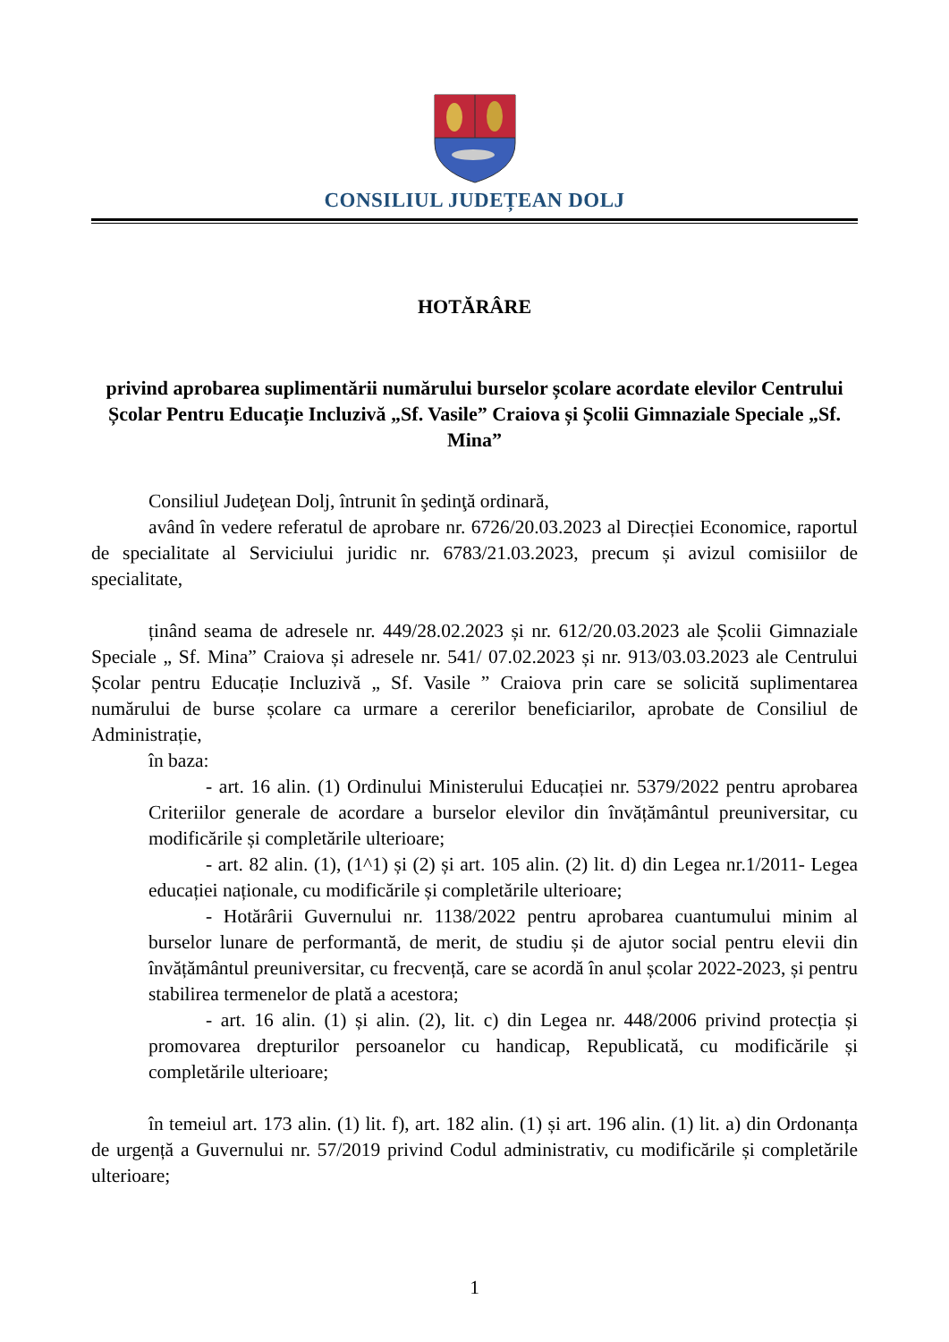CONSILIUL JUDEȚEAN DOLJ
HOTĂRÂRE
privind aprobarea suplimentării numărului burselor școlare acordate elevilor Centrului Școlar Pentru Educație Incluzivă „Sf. Vasile” Craiova și Școlii Gimnaziale Speciale „Sf. Mina”
Consiliul Judeţean Dolj, întrunit în şedinţă ordinară,
având în vedere referatul de aprobare nr. 6726/20.03.2023 al Direcției Economice, raportul de specialitate al Serviciului juridic nr. 6783/21.03.2023, precum și avizul comisiilor de specialitate,
ținând seama de adresele nr. 449/28.02.2023 și nr. 612/20.03.2023 ale Școlii Gimnaziale Speciale „ Sf. Mina” Craiova și adresele nr. 541/ 07.02.2023 și nr. 913/03.03.2023 ale Centrului Școlar pentru Educație Incluzivă „ Sf. Vasile ” Craiova prin care se solicită suplimentarea numărului de burse școlare ca urmare a cererilor beneficiarilor, aprobate de Consiliul de Administrație,
în baza:
- art. 16 alin. (1) Ordinului Ministerului Educației nr. 5379/2022 pentru aprobarea Criteriilor generale de acordare a burselor elevilor din învățământul preuniversitar, cu modificările și completările ulterioare;
- art. 82 alin. (1), (1^1) și (2) și art. 105 alin. (2) lit. d) din Legea nr.1/2011- Legea educației naționale, cu modificările și completările ulterioare;
- Hotărârii Guvernului nr. 1138/2022 pentru aprobarea cuantumului minim al burselor lunare de performantă, de merit, de studiu și de ajutor social pentru elevii din învățământul preuniversitar, cu frecvență, care se acordă în anul școlar 2022-2023, și pentru stabilirea termenelor de plată a acestora;
- art. 16 alin. (1) și alin. (2), lit. c) din Legea nr. 448/2006 privind protecția și promovarea drepturilor persoanelor cu handicap, Republicată, cu modificările și completările ulterioare;
în temeiul art. 173 alin. (1) lit. f), art. 182 alin. (1) și art. 196 alin. (1) lit. a) din Ordonanța de urgență a Guvernului nr. 57/2019 privind Codul administrativ, cu modificările și completările ulterioare;
1